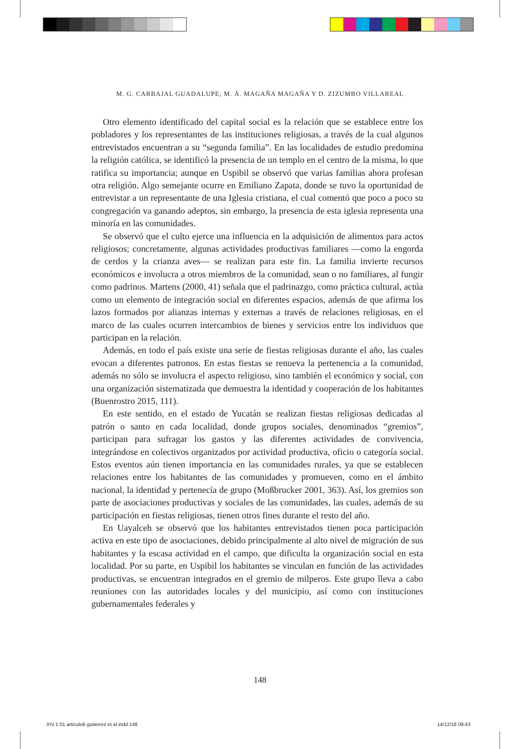M. G. CARBAJAL GUADALUPE, M. Á. MAGAÑA MAGAÑA Y D. ZIZUMBO VILLAREAL
Otro elemento identificado del capital social es la relación que se establece entre los pobladores y los representantes de las instituciones religiosas, a través de la cual algunos entrevistados encuentran a su “segunda familia”. En las localidades de estudio predomina la religión católica, se identificó la presencia de un templo en el centro de la misma, lo que ratifica su importancia; aunque en Uspibil se observó que varias familias ahora profesan otra religión. Algo semejante ocurre en Emiliano Zapata, donde se tuvo la oportunidad de entrevistar a un representante de una Iglesia cristiana, el cual comentó que poco a poco su congregación va ganando adeptos, sin embargo, la presencia de esta iglesia representa una minoría en las comunidades.
Se observó que el culto ejerce una influencia en la adquisición de alimentos para actos religiosos; concretamente, algunas actividades productivas familiares —como la engorda de cerdos y la crianza aves— se realizan para este fin. La familia invierte recursos económicos e involucra a otros miembros de la comunidad, sean o no familiares, al fungir como padrinos. Martens (2000, 41) señala que el padrinazgo, como práctica cultural, actúa como un elemento de integración social en diferentes espacios, además de que afirma los lazos formados por alianzas internas y externas a través de relaciones religiosas, en el marco de las cuales ocurren intercambios de bienes y servicios entre los individuos que participan en la relación.
Además, en todo el país existe una serie de fiestas religiosas durante el año, las cuales evocan a diferentes patronos. En estas fiestas se renueva la pertenencia a la comunidad, además no sólo se involucra el aspecto religioso, sino también el económico y social, con una organización sistematizada que demuestra la identidad y cooperación de los habitantes (Buenrostro 2015, 111).
En este sentido, en el estado de Yucatán se realizan fiestas religiosas dedicadas al patrón o santo en cada localidad, donde grupos sociales, denominados “gremios”, participan para sufragar los gastos y las diferentes actividades de convivencia, integrándose en colectivos organizados por actividad productiva, oficio o categoría social. Estos eventos aún tienen importancia en las comunidades rurales, ya que se establecen relaciones entre los habitantes de las comunidades y promueven, como en el ámbito nacional, la identidad y pertenecía de grupo (Moßbrucker 2001, 363). Así, los gremios son parte de asociaciones productivas y sociales de las comunidades, las cuales, además de su participación en fiestas religiosas, tienen otros fines durante el resto del año.
En Uayalceh se observó que los habitantes entrevistados tienen poca participación activa en este tipo de asociaciones, debido principalmente al alto nivel de migración de sus habitantes y la escasa actividad en el campo, que dificulta la organización social en esta localidad. Por su parte, en Uspibil los habitantes se vinculan en función de las actividades productivas, se encuentran integrados en el gremio de milperos. Este grupo lleva a cabo reuniones con las autoridades locales y del municipio, así como con instituciones gubernamentales federales y
148
XIV.1 01 articulo6 gutierrez et al.indd 148
14/12/18 09:43